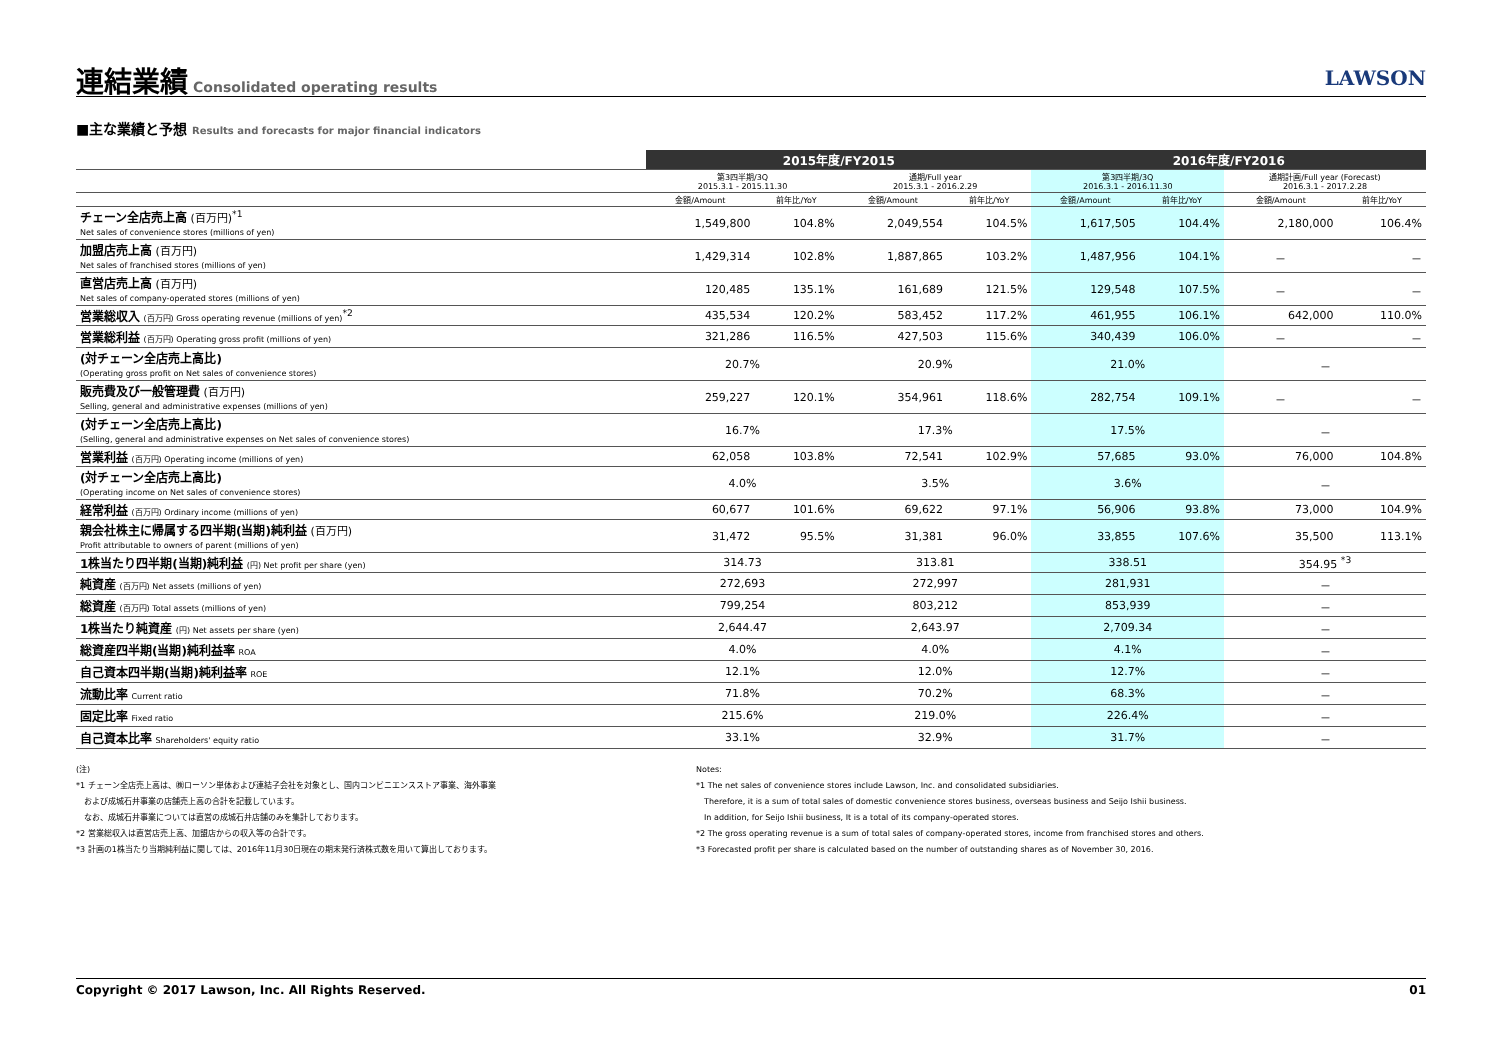連結業績
Consolidated operating results
LAWSON
■主な業績と予想 Results and forecasts for major financial indicators
| | 2015年度/FY2015 | | | | 2016年度/FY2016 | | | |
| --- | --- | --- | --- | --- | --- | --- | --- | --- |
| | 第3四半期/3Q 2015.3.1 - 2015.11.30 | | 通期/Full year 2015.3.1 - 2016.2.29 | | 第3四半期/3Q 2016.3.1 - 2016.11.30 | | 通期計画/Full year (Forecast) 2016.3.1 - 2017.2.28 | |
| | 金額/Amount | 前年比/YoY | 金額/Amount | 前年比/YoY | 金額/Amount | 前年比/YoY | 金額/Amount | 前年比/YoY |
| チェーン全店売上高 (百万円)<sup>*1</sup> Net sales of convenience stores (millions of yen) | 1,549,800 | 104.8% | 2,049,554 | 104.5% | 1,617,505 | 104.4% | 2,180,000 | 106.4% |
| 加盟店売上高 (百万円) Net sales of franchised stores (millions of yen) | 1,429,314 | 102.8% | 1,887,865 | 103.2% | 1,487,956 | 104.1% | － | － |
| 直営店売上高 (百万円) Net sales of company-operated stores (millions of yen) | 120,485 | 135.1% | 161,689 | 121.5% | 129,548 | 107.5% | － | － |
| 営業総収入 (百万円) Gross operating revenue (millions of yen)<sup>*2</sup> | 435,534 | 120.2% | 583,452 | 117.2% | 461,955 | 106.1% | 642,000 | 110.0% |
| 営業総利益 (百万円) Operating gross profit (millions of yen) | 321,286 | 116.5% | 427,503 | 115.6% | 340,439 | 106.0% | － | － |
| (対チェーン全店売上高比) (Operating gross profit on Net sales of convenience stores) | 20.7% | | 20.9% | | 21.0% | | － | |
| 販売費及び一般管理費 (百万円) Selling, general and administrative expenses (millions of yen) | 259,227 | 120.1% | 354,961 | 118.6% | 282,754 | 109.1% | － | － |
| (対チェーン全店売上高比) (Selling, general and administrative expenses on Net sales of convenience stores) | 16.7% | | 17.3% | | 17.5% | | － | |
| 営業利益 (百万円) Operating income (millions of yen) | 62,058 | 103.8% | 72,541 | 102.9% | 57,685 | 93.0% | 76,000 | 104.8% |
| (対チェーン全店売上高比) (Operating income on Net sales of convenience stores) | 4.0% | | 3.5% | | 3.6% | | － | |
| 経常利益 (百万円) Ordinary income (millions of yen) | 60,677 | 101.6% | 69,622 | 97.1% | 56,906 | 93.8% | 73,000 | 104.9% |
| 親会社株主に帰属する四半期(当期)純利益 (百万円) Profit attributable to owners of parent (millions of yen) | 31,472 | 95.5% | 31,381 | 96.0% | 33,855 | 107.6% | 35,500 | 113.1% |
| 1株当たり四半期(当期)純利益 (円) Net profit per share (yen) | 314.73 | | 313.81 | | 338.51 | | 354.95 <sup>*3</sup> | |
| 純資産 (百万円) Net assets (millions of yen) | 272,693 | | 272,997 | | 281,931 | | － | |
| 総資産 (百万円) Total assets (millions of yen) | 799,254 | | 803,212 | | 853,939 | | － | |
| 1株当たり純資産 (円) Net assets per share (yen) | 2,644.47 | | 2,643.97 | | 2,709.34 | | － | |
| 総資産四半期(当期)純利益率 ROA | 4.0% | | 4.0% | | 4.1% | | － | |
| 自己資本四半期(当期)純利益率 ROE | 12.1% | | 12.0% | | 12.7% | | － | |
| 流動比率 Current ratio | 71.8% | | 70.2% | | 68.3% | | － | |
| 固定比率 Fixed ratio | 215.6% | | 219.0% | | 226.4% | | － | |
| 自己資本比率 Shareholders' equity ratio | 33.1% | | 32.9% | | 31.7% | | － | |
(注)
*1 チェーン全店売上高は、㈱ローソン単体および連結子会社を対象とし、国内コンビニエンスストア事業、海外事業
　および成城石井事業の店舗売上高の合計を記載しています。
　なお、成城石井事業については直営の成城石井店舗のみを集計しております。
*2 営業総収入は直営店売上高、加盟店からの収入等の合計です。
*3 計画の1株当たり当期純利益に関しては、2016年11月30日現在の期末発行済株式数を用いて算出しております。
Notes:
*1 The net sales of convenience stores include Lawson, Inc. and consolidated subsidiaries.
　Therefore, it is a sum of total sales of domestic convenience stores business, overseas business and Seijo Ishii business.
　In addition, for Seijo Ishii business, It is a total of its company-operated stores.
*2 The gross operating revenue is a sum of total sales of company-operated stores, income from franchised stores and others.
*3 Forecasted profit per share is calculated based on the number of outstanding shares as of November 30, 2016.
Copyright © 2017 Lawson, Inc. All Rights Reserved. 01